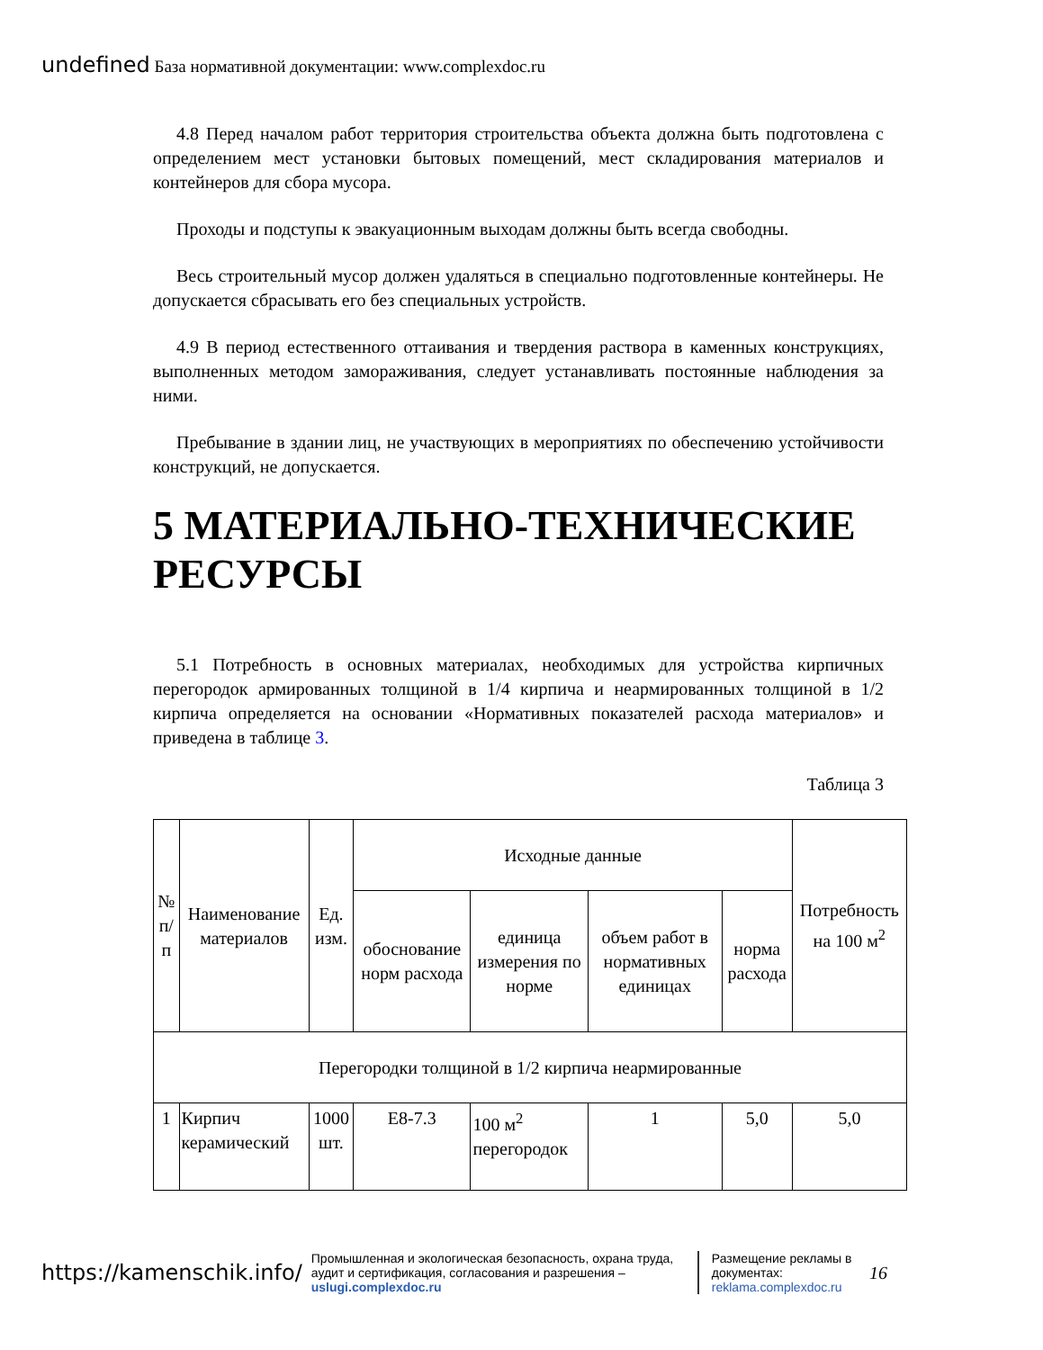undefined База нормативной документации: www.complexdoc.ru
4.8 Перед началом работ территория строительства объекта должна быть подготовлена с определением мест установки бытовых помещений, мест складирования материалов и контейнеров для сбора мусора.
Проходы и подступы к эвакуационным выходам должны быть всегда свободны.
Весь строительный мусор должен удаляться в специально подготовленные контейнеры. Не допускается сбрасывать его без специальных устройств.
4.9 В период естественного оттаивания и твердения раствора в каменных конструкциях, выполненных методом замораживания, следует устанавливать постоянные наблюдения за ними.
Пребывание в здании лиц, не участвующих в мероприятиях по обеспечению устойчивости конструкций, не допускается.
5 МАТЕРИАЛЬНО-ТЕХНИЧЕСКИЕ РЕСУРСЫ
5.1 Потребность в основных материалах, необходимых для устройства кирпичных перегородок армированных толщиной в 1/4 кирпича и неармированных толщиной в 1/2 кирпича определяется на основании «Нормативных показателей расхода материалов» и приведена в таблице 3.
Таблица 3
| № п/п | Наименование материалов | Ед. изм. | Исходные данные | | | | Потребность на 100 м<sup>2</sup> |
| --- | --- | --- | --- | --- | --- | --- | --- |
| | | | обоснование норм расхода | единица измерения по норме | объем работ в нормативных единицах | норма расхода | |
| Перегородки толщиной в 1/2 кирпича неармированные | | | | | | | |
| 1 | Кирпич керамический | 1000 шт. | Е8-7.3 | 100 м<sup>2</sup> перегородок | 1 | 5,0 | 5,0 |
https://kamenschik.info/ Промышленная и экологическая безопасность, охрана труда, аудит и сертификация, согласования и разрешения – uslugi.complexdoc.ru Размещение рекламы в документах: reklama.complexdoc.ru 16